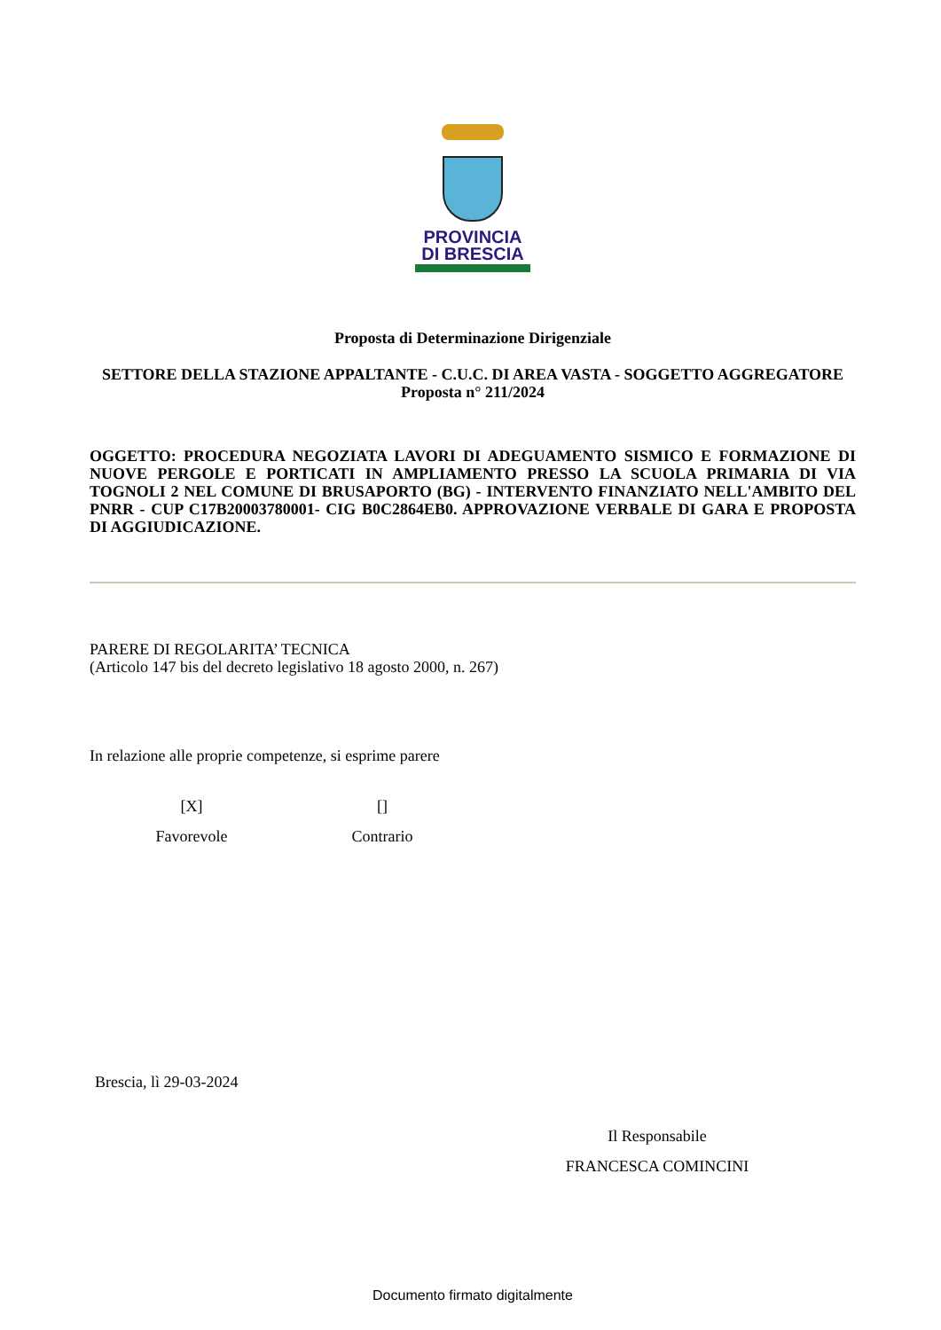PROVINCIA
DI BRESCIA
Proposta di Determinazione Dirigenziale
SETTORE DELLA STAZIONE APPALTANTE - C.U.C. DI AREA VASTA - SOGGETTO AGGREGATORE
Proposta n° 211/2024
OGGETTO: PROCEDURA NEGOZIATA LAVORI DI ADEGUAMENTO SISMICO E FORMAZIONE DI NUOVE PERGOLE E PORTICATI IN AMPLIAMENTO PRESSO LA SCUOLA PRIMARIA DI VIA TOGNOLI 2 NEL COMUNE DI BRUSAPORTO (BG) - INTERVENTO FINANZIATO NELL'AMBITO DEL PNRR - CUP C17B20003780001- CIG B0C2864EB0. APPROVAZIONE VERBALE DI GARA E PROPOSTA DI AGGIUDICAZIONE.
PARERE DI REGOLARITA’ TECNICA
(Articolo 147 bis del decreto legislativo 18 agosto 2000, n. 267)
In relazione alle proprie competenze, si esprime parere
[X]
Favorevole
[]
Contrario
Brescia, lì 29-03-2024
Il Responsabile
FRANCESCA COMINCINI
Documento firmato digitalmente